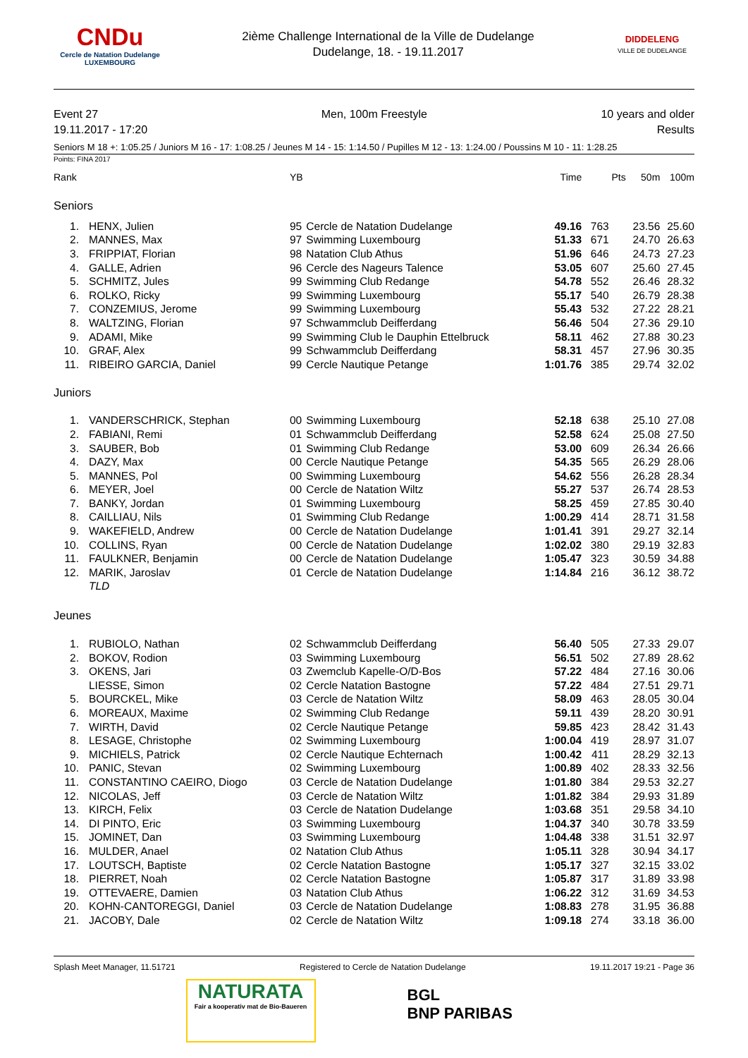CNDu
Cercle de Natation Dudelange
LUXEMBOURG
2ième Challenge International de la Ville de Dudelange
Dudelange, 18. - 19.11.2017
DIDDELENG
VILLE DE DUDELANGE
Event 27
19.11.2017 - 17:20
Men, 100m Freestyle 10 years and older
Results
Seniors M 18 +: 1:05.25 / Juniors M 16 - 17: 1:08.25 / Jeunes M 14 - 15: 1:14.50 / Pupilles M 12 - 13: 1:24.00 / Poussins M 10 - 11: 1:28.25
Points: FINA 2017
| Rank | | YB | | Time | Pts | 50m | 100m |
| --- | --- | --- | --- | --- | --- | --- | --- |
| Seniors | | | | | | | |
| 1. | HENX, Julien | 95 | Cercle de Natation Dudelange | 49.16 | 763 | 23.56 | 25.60 |
| 2. | MANNES, Max | 97 | Swimming Luxembourg | 51.33 | 671 | 24.70 | 26.63 |
| 3. | FRIPPIAT, Florian | 98 | Natation Club Athus | 51.96 | 646 | 24.73 | 27.23 |
| 4. | GALLE, Adrien | 96 | Cercle des Nageurs Talence | 53.05 | 607 | 25.60 | 27.45 |
| 5. | SCHMITZ, Jules | 99 | Swimming Club Redange | 54.78 | 552 | 26.46 | 28.32 |
| 6. | ROLKO, Ricky | 99 | Swimming Luxembourg | 55.17 | 540 | 26.79 | 28.38 |
| 7. | CONZEMIUS, Jerome | 99 | Swimming Luxembourg | 55.43 | 532 | 27.22 | 28.21 |
| 8. | WALTZING, Florian | 97 | Schwammclub Deifferdang | 56.46 | 504 | 27.36 | 29.10 |
| 9. | ADAMI, Mike | 99 | Swimming Club le Dauphin Ettelbruck | 58.11 | 462 | 27.88 | 30.23 |
| 10. | GRAF, Alex | 99 | Schwammclub Deifferdang | 58.31 | 457 | 27.96 | 30.35 |
| 11. | RIBEIRO GARCIA, Daniel | 99 | Cercle Nautique Petange | 1:01.76 | 385 | 29.74 | 32.02 |
| Juniors | | | | | | | |
| 1. | VANDERSCHRICK, Stephan | 00 | Swimming Luxembourg | 52.18 | 638 | 25.10 | 27.08 |
| 2. | FABIANI, Remi | 01 | Schwammclub Deifferdang | 52.58 | 624 | 25.08 | 27.50 |
| 3. | SAUBER, Bob | 01 | Swimming Club Redange | 53.00 | 609 | 26.34 | 26.66 |
| 4. | DAZY, Max | 00 | Cercle Nautique Petange | 54.35 | 565 | 26.29 | 28.06 |
| 5. | MANNES, Pol | 00 | Swimming Luxembourg | 54.62 | 556 | 26.28 | 28.34 |
| 6. | MEYER, Joel | 00 | Cercle de Natation Wiltz | 55.27 | 537 | 26.74 | 28.53 |
| 7. | BANKY, Jordan | 01 | Swimming Luxembourg | 58.25 | 459 | 27.85 | 30.40 |
| 8. | CAILLIAU, Nils | 01 | Swimming Club Redange | 1:00.29 | 414 | 28.71 | 31.58 |
| 9. | WAKEFIELD, Andrew | 00 | Cercle de Natation Dudelange | 1:01.41 | 391 | 29.27 | 32.14 |
| 10. | COLLINS, Ryan | 00 | Cercle de Natation Dudelange | 1:02.02 | 380 | 29.19 | 32.83 |
| 11. | FAULKNER, Benjamin | 00 | Cercle de Natation Dudelange | 1:05.47 | 323 | 30.59 | 34.88 |
| 12. | MARIK, Jaroslav | 01 | Cercle de Natation Dudelange | 1:14.84 | 216 | 36.12 | 38.72 |
| | TLD | | | | | | |
| Jeunes | | | | | | | |
| 1. | RUBIOLO, Nathan | 02 | Schwammclub Deifferdang | 56.40 | 505 | 27.33 | 29.07 |
| 2. | BOKOV, Rodion | 03 | Swimming Luxembourg | 56.51 | 502 | 27.89 | 28.62 |
| 3. | OKENS, Jari | 03 | Zwemclub Kapelle-O/D-Bos | 57.22 | 484 | 27.16 | 30.06 |
| | LIESSE, Simon | 02 | Cercle Natation Bastogne | 57.22 | 484 | 27.51 | 29.71 |
| 5. | BOURCKEL, Mike | 03 | Cercle de Natation Wiltz | 58.09 | 463 | 28.05 | 30.04 |
| 6. | MOREAUX, Maxime | 02 | Swimming Club Redange | 59.11 | 439 | 28.20 | 30.91 |
| 7. | WIRTH, David | 02 | Cercle Nautique Petange | 59.85 | 423 | 28.42 | 31.43 |
| 8. | LESAGE, Christophe | 02 | Swimming Luxembourg | 1:00.04 | 419 | 28.97 | 31.07 |
| 9. | MICHIELS, Patrick | 02 | Cercle Nautique Echternach | 1:00.42 | 411 | 28.29 | 32.13 |
| 10. | PANIC, Stevan | 02 | Swimming Luxembourg | 1:00.89 | 402 | 28.33 | 32.56 |
| 11. | CONSTANTINO CAEIRO, Diogo | 03 | Cercle de Natation Dudelange | 1:01.80 | 384 | 29.53 | 32.27 |
| 12. | NICOLAS, Jeff | 03 | Cercle de Natation Wiltz | 1:01.82 | 384 | 29.93 | 31.89 |
| 13. | KIRCH, Felix | 03 | Cercle de Natation Dudelange | 1:03.68 | 351 | 29.58 | 34.10 |
| 14. | DI PINTO, Eric | 03 | Swimming Luxembourg | 1:04.37 | 340 | 30.78 | 33.59 |
| 15. | JOMINET, Dan | 03 | Swimming Luxembourg | 1:04.48 | 338 | 31.51 | 32.97 |
| 16. | MULDER, Anael | 02 | Natation Club Athus | 1:05.11 | 328 | 30.94 | 34.17 |
| 17. | LOUTSCH, Baptiste | 02 | Cercle Natation Bastogne | 1:05.17 | 327 | 32.15 | 33.02 |
| 18. | PIERRET, Noah | 02 | Cercle Natation Bastogne | 1:05.87 | 317 | 31.89 | 33.98 |
| 19. | OTTEVAERE, Damien | 03 | Natation Club Athus | 1:06.22 | 312 | 31.69 | 34.53 |
| 20. | KOHN-CANTOREGGI, Daniel | 03 | Cercle de Natation Dudelange | 1:08.83 | 278 | 31.95 | 36.88 |
| 21. | JACOBY, Dale | 02 | Cercle de Natation Wiltz | 1:09.18 | 274 | 33.18 | 36.00 |
Splash Meet Manager, 11.51721 Registered to Cercle de Natation Dudelange 19.11.2017 19:21 - Page 36
NATURATA
Fair a kooperativ mat de Bio-Baueren
BGL
BNP PARIBAS